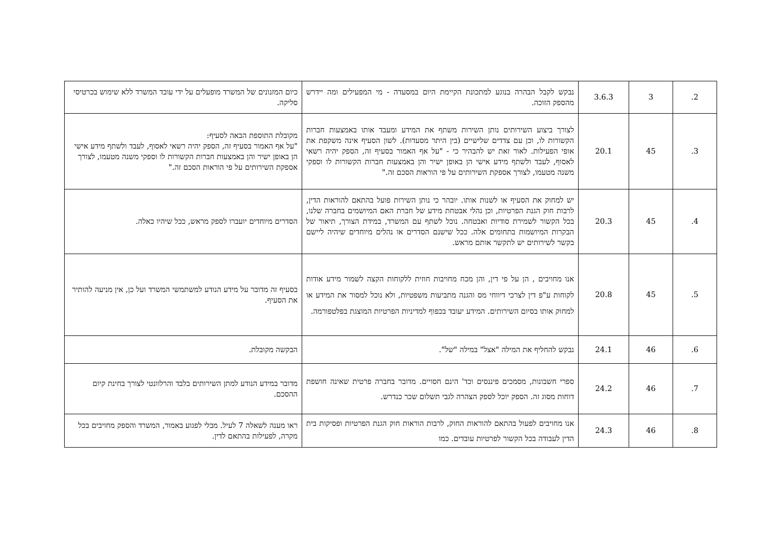| 2. | 3 | 3.6.3 | נבקש לקבל הבהרה בנוגע למתכונת הקיימת היום במסעדה - מי המפעילים ומה יידרש מהספק הזוכה. | כיום המזנונים של המשרד מופעלים על ידי עובד המשרד ללא שימוש בכרטיסי סליקה. |
| 3. | 45 | 20.1 | לצורך ביצוע השירותים נותן השירות משתף את המידע ומעבד אותו באמצעות חברות הקשורות לו, וכן עם צדדים שלישיים (בין היתר מסעדות). לשון הסעיף אינה משקפת את אופי הפעילות. לאור זאת יש להבהיר כי - "על אף האמור בסעיף זה, הספק יהיה רשאי לאסוף, לעבד ולשתף מידע אישי הן באופן ישיר והן באמצעות חברות הקשורות לו וספקי משנה מטעמו, לצורך אספקת השירותים על פי הוראות הסכם זה." | מקובלת התוספת הבאה לסעיף: "על אף האמור בסעיף זה, הספק יהיה רשאי לאסוף, לעבד ולשתף מידע אישי הן באופן ישיר והן באמצעות חברות הקשורות לו וספקי משנה מטעמו, לצורך אספקת השירותים על פי הוראות הסכם זה." |
| 4. | 45 | 20.3 | יש למחוק את הסעיף או לשנות אותו. יובהר כי נותן השירות פועל בהתאם להוראות הדין, לרבות חוק הגנת הפרטיות, וכן נהלי אבטחת מידע של חברת האם המיושמים בחברה שלנו, בכל הקשור לשמירת סודיות ואבטחה. נוכל לשתף עם המשרד, במידת הצורך, תיאור של הבקרות המיושמות בתחומים אלה. ככל שישנם הסדרים או נהלים מיוחדים שיהיה ליישם בקשר לשירותים יש לתקשר אותם מראש. | הסדרים מיוחדים יועברו לספק מראש, ככל שיהיו כאלה. |
| 5. | 45 | 20.8 | אנו מחויבים , הן על פי דין, והן מכח מחויבות חוזית ללקוחות הקצה לשמור מידע אודות לקוחות ע"פ דין לצרכי דיווחי מס והגנה מתביעות משפטיות, ולא נוכל למסור את המידע או למחוק אותו בסיום השירותים. המידע יעובד בכפוף למדיניות הפרטיות המוצגת בפלטפורמה. | בסעיף זה מדובר על מידע הנודע למשתמשי המשרד ועל כן, אין מניעה להותיר את הסעיף. |
| 6. | 46 | 24.1 | נבקש להחליף את המילה "אצל" במילה "של". | הבקשה מקובלת. |
| 7. | 46 | 24.2 | ספרי חשבונות, מסמכים פיננסים וכד' הינם חסויים. מדובר בחברה פרטית שאינה חושפת דוחות מסוג זה. הספק יוכל לספק הצהרה לגבי תשלום שכר כנדרש. | מדובר במידע הנודע למתן השירותים בלבד והרלוונטי לצורך בחינת קיום ההסכם. |
| 8. | 46 | 24.3 | אנו מחויבים לפעול בהתאם להוראות החוק, לרבות הוראות חוק הגנת הפרטיות ופסיקות בית הדין לעבודה בכל הקשור לפרטיות עובדים. כמו | ראו מענה לשאלה 7 לעיל. מבלי לפגוע באמור, המשרד והספק מחויבים בכל מקרה, לפעילות בהתאם לדין. |